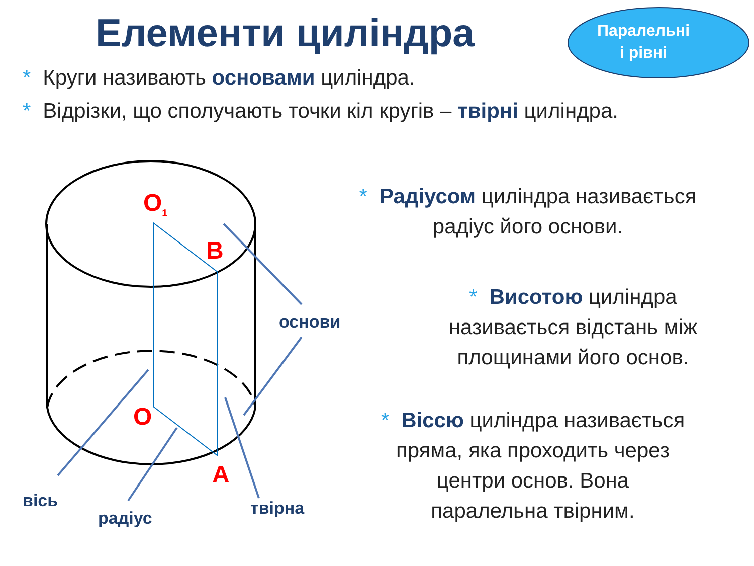Елементи циліндра
Паралельні
і рівні
* Круги називають основами циліндра.
* Відрізки, що сполучають точки кіл кругів – твірні циліндра.
O<sub>1</sub>
B
O
A
основи
вісь
радіус твірна
* Радіусом циліндра називається
радіус його основи.
* Висотою циліндра
називається відстань між
площинами його основ.
* Віссю циліндра називається
пряма, яка проходить через
центри основ. Вона
паралельна твірним.